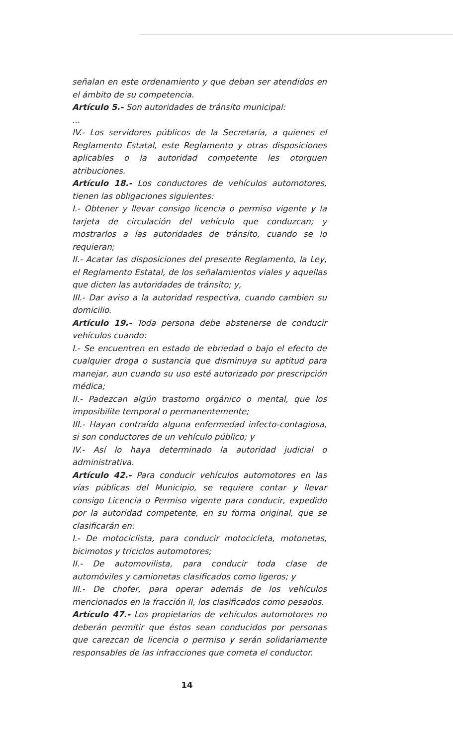señalan en este ordenamiento y que deban ser atendidos en el ámbito de su competencia.
Artículo 5.- Son autoridades de tránsito municipal:
...
IV.- Los servidores públicos de la Secretaría, a quienes el Reglamento Estatal, este Reglamento y otras disposiciones aplicables o la autoridad competente les otorguen atribuciones.
Artículo 18.- Los conductores de vehículos automotores, tienen las obligaciones siguientes:
I.- Obtener y llevar consigo licencia o permiso vigente y la tarjeta de circulación del vehículo que conduzcan; y mostrarlos a las autoridades de tránsito, cuando se lo requieran;
II.- Acatar las disposiciones del presente Reglamento, la Ley, el Reglamento Estatal, de los señalamientos viales y aquellas que dicten las autoridades de tránsito; y,
III.- Dar aviso a la autoridad respectiva, cuando cambien su domicilio.
Artículo 19.- Toda persona debe abstenerse de conducir vehículos cuando:
I.- Se encuentren en estado de ebriedad o bajo el efecto de cualquier droga o sustancia que disminuya su aptitud para manejar, aun cuando su uso esté autorizado por prescripción médica;
II.- Padezcan algún trastorno orgánico o mental, que los imposibilite temporal o permanentemente;
III.- Hayan contraído alguna enfermedad infecto-contagiosa, si son conductores de un vehículo público; y
IV.- Así lo haya determinado la autoridad judicial o administrativa.
Artículo 42.- Para conducir vehículos automotores en las vías públicas del Municipio, se requiere contar y llevar consigo Licencia o Permiso vigente para conducir, expedido por la autoridad competente, en su forma original, que se clasificarán en:
I.- De motociclista, para conducir motocicleta, motonetas, bicimotos y triciclos automotores;
II.- De automovilista, para conducir toda clase de automóviles y camionetas clasificados como ligeros; y
III.- De chofer, para operar además de los vehículos mencionados en la fracción II, los clasificados como pesados.
Artículo 47.- Los propietarios de vehículos automotores no deberán permitir que éstos sean conducidos por personas que carezcan de licencia o permiso y serán solidariamente responsables de las infracciones que cometa el conductor.
14